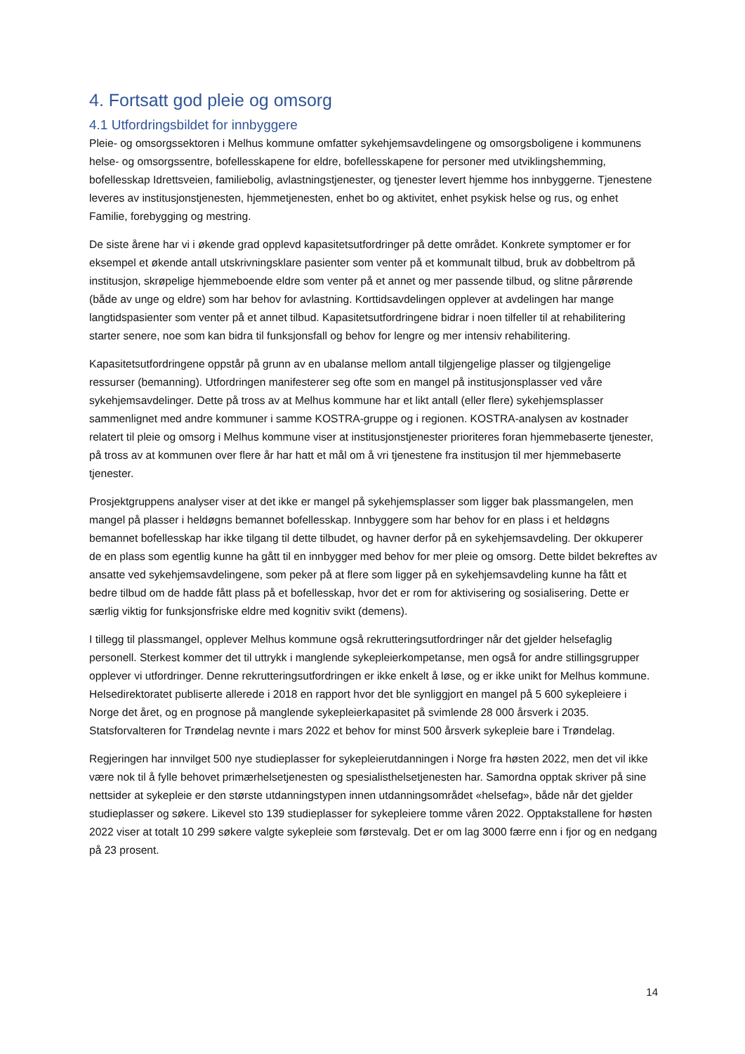4. Fortsatt god pleie og omsorg
4.1 Utfordringsbildet for innbyggere
Pleie- og omsorgssektoren i Melhus kommune omfatter sykehjemsavdelingene og omsorgsboligene i kommunens helse- og omsorgssentre, bofellesskapene for eldre, bofellesskapene for personer med utviklingshemming, bofellesskap Idrettsveien, familiebolig, avlastningstjenester, og tjenester levert hjemme hos innbyggerne. Tjenestene leveres av institusjonstjenesten, hjemmetjenesten, enhet bo og aktivitet, enhet psykisk helse og rus, og enhet Familie, forebygging og mestring.
De siste årene har vi i økende grad opplevd kapasitetsutfordringer på dette området. Konkrete symptomer er for eksempel et økende antall utskrivningsklare pasienter som venter på et kommunalt tilbud, bruk av dobbeltrom på institusjon, skrøpelige hjemmeboende eldre som venter på et annet og mer passende tilbud, og slitne pårørende (både av unge og eldre) som har behov for avlastning. Korttidsavdelingen opplever at avdelingen har mange langtidspasienter som venter på et annet tilbud. Kapasitetsutfordringene bidrar i noen tilfeller til at rehabilitering starter senere, noe som kan bidra til funksjonsfall og behov for lengre og mer intensiv rehabilitering.
Kapasitetsutfordringene oppstår på grunn av en ubalanse mellom antall tilgjengelige plasser og tilgjengelige ressurser (bemanning). Utfordringen manifesterer seg ofte som en mangel på institusjonsplasser ved våre sykehjemsavdelinger. Dette på tross av at Melhus kommune har et likt antall (eller flere) sykehjemsplasser sammenlignet med andre kommuner i samme KOSTRA-gruppe og i regionen. KOSTRA-analysen av kostnader relatert til pleie og omsorg i Melhus kommune viser at institusjonstjenester prioriteres foran hjemmebaserte tjenester, på tross av at kommunen over flere år har hatt et mål om å vri tjenestene fra institusjon til mer hjemmebaserte tjenester.
Prosjektgruppens analyser viser at det ikke er mangel på sykehjemsplasser som ligger bak plassmangelen, men mangel på plasser i heldøgns bemannet bofellesskap. Innbyggere som har behov for en plass i et heldøgns bemannet bofellesskap har ikke tilgang til dette tilbudet, og havner derfor på en sykehjemsavdeling. Der okkuperer de en plass som egentlig kunne ha gått til en innbygger med behov for mer pleie og omsorg. Dette bildet bekreftes av ansatte ved sykehjemsavdelingene, som peker på at flere som ligger på en sykehjemsavdeling kunne ha fått et bedre tilbud om de hadde fått plass på et bofellesskap, hvor det er rom for aktivisering og sosialisering. Dette er særlig viktig for funksjonsfriske eldre med kognitiv svikt (demens).
I tillegg til plassmangel, opplever Melhus kommune også rekrutteringsutfordringer når det gjelder helsefaglig personell. Sterkest kommer det til uttrykk i manglende sykepleierkompetanse, men også for andre stillingsgrupper opplever vi utfordringer. Denne rekrutteringsutfordringen er ikke enkelt å løse, og er ikke unikt for Melhus kommune. Helsedirektoratet publiserte allerede i 2018 en rapport hvor det ble synliggjort en mangel på 5 600 sykepleiere i Norge det året, og en prognose på manglende sykepleierkapasitet på svimlende 28 000 årsverk i 2035. Statsforvalteren for Trøndelag nevnte i mars 2022 et behov for minst 500 årsverk sykepleie bare i Trøndelag.
Regjeringen har innvilget 500 nye studieplasser for sykepleierutdanningen i Norge fra høsten 2022, men det vil ikke være nok til å fylle behovet primærhelsetjenesten og spesialisthelsetjenesten har. Samordna opptak skriver på sine nettsider at sykepleie er den største utdanningstypen innen utdanningsområdet «helsefag», både når det gjelder studieplasser og søkere. Likevel sto 139 studieplasser for sykepleiere tomme våren 2022. Opptakstallene for høsten 2022 viser at totalt 10 299 søkere valgte sykepleie som førstevalg. Det er om lag 3000 færre enn i fjor og en nedgang på 23 prosent.
14